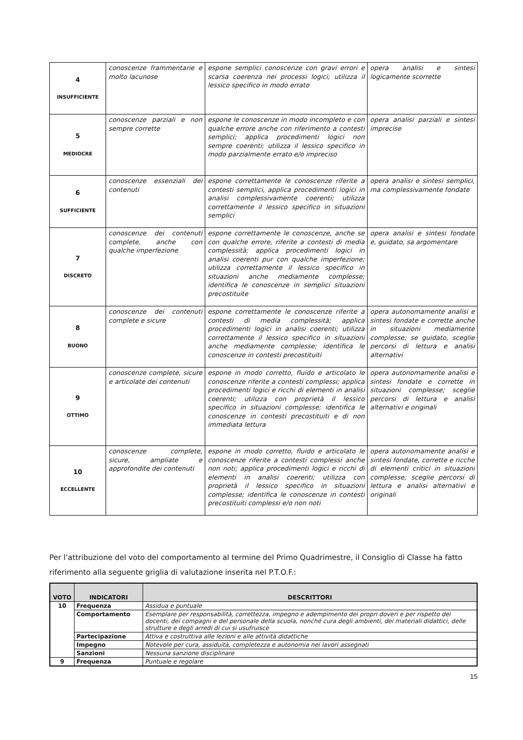| 4 INSUFFICIENTE | conoscenze frammentarie e molto lacunose | espone semplici conoscenze con gravi errori e scarsa coerenza nei processi logici; utilizza il lessico specifico in modo errato | opera analisi e sintesi logicamente scorrette |
| 5 MEDIOCRE | conoscenze parziali e non sempre corrette | espone le conoscenze in modo incompleto e con qualche errore anche con riferimento a contesti semplici; applica procedimenti logici non sempre coerenti; utilizza il lessico specifico in modo parzialmente errato e/o impreciso | opera analisi parziali e sintesi imprecise |
| 6 SUFFICIENTE | conoscenze essenziali dei contenuti | espone correttamente le conoscenze riferite a contesti semplici, applica procedimenti logici in analisi complessivamente coerenti; utilizza correttamente il lessico specifico in situazioni semplici | opera analisi e sintesi semplici, ma complessivamente fondate |
| 7 DISCRETO | conoscenze dei contenuti complete, anche con qualche imperfezione | espone correttamente le conoscenze, anche se con qualche errore, riferite a contesti di media complessità; applica procedimenti logici in analisi coerenti pur con qualche imperfezione; utilizza correttamente il lessico specifico in situazioni anche mediamente complesse; identifica le conoscenze in semplici situazioni precostituite | opera analisi e sintesi fondate e, guidato, sa argomentare |
| 8 BUONO | conoscenze dei contenuti complete e sicure | espone correttamente le conoscenze riferite a contesti di media complessità; applica procedimenti logici in analisi coerenti; utilizza correttamente il lessico specifico in situazioni anche mediamente complesse; identifica le conoscenze in contesti precostituiti | opera autonomamente analisi e sintesi fondate e corrette anche in situazioni mediamente complesse; se guidato, sceglie percorsi di lettura e analisi alternativi |
| 9 OTTIMO | conoscenze complete, sicure e articolate dei contenuti | espone in modo corretto, fluido e articolato le conoscenze riferite a contesti complessi; applica procedimenti logici e ricchi di elementi in analisi coerenti; utilizza con proprietà il lessico specifico in situazioni complesse; identifica le conoscenze in contesti precostituiti e di non immediata lettura | opera autonomamente analisi e sintesi fondate e corrette in situazioni complesse; sceglie percorsi di lettura e analisi alternativi e originali |
| 10 ECCELLENTE | conoscenze complete, sicure, ampliate e approfondite dei contenuti | espone in modo corretto, fluido e articolato le conoscenze riferite a contesti complessi anche non noti; applica procedimenti logici e ricchi di elementi in analisi coerenti; utilizza con proprietà il lessico specifico in situazioni complesse; identifica le conoscenze in contesti precostituiti complessi e/o non noti | opera autonomamente analisi e sintesi fondate, corrette e ricche di elementi critici in situazioni complesse; sceglie percorsi di lettura e analisi alternativi e originali |
Per l’attribuzione del voto del comportamento al termine del Primo Quadrimestre, il Consiglio di Classe ha fatto riferimento alla seguente griglia di valutazione inserita nel P.T.O.F.:
| VOTO | INDICATORI | DESCRITTORI |
| --- | --- | --- |
| 10 | Frequenza | Assidua e puntuale |
| | Comportamento | Esemplare per responsabilità, correttezza, impegno e adempimento dei propri doveri e per rispetto dei docenti, dei compagni e del personale della scuola, nonché cura degli ambienti, dei materiali didattici, delle strutture e degli arredi di cui si usufruisce |
| | Partecipazione | Attiva e costruttiva alle lezioni e alle attività didattiche |
| | Impegno | Notevole per cura, assiduità, completezza e autonomia nei lavori assegnati |
| | Sanzioni | Nessuna sanzione disciplinare |
| 9 | Frequenza | Puntuale e regolare |
15